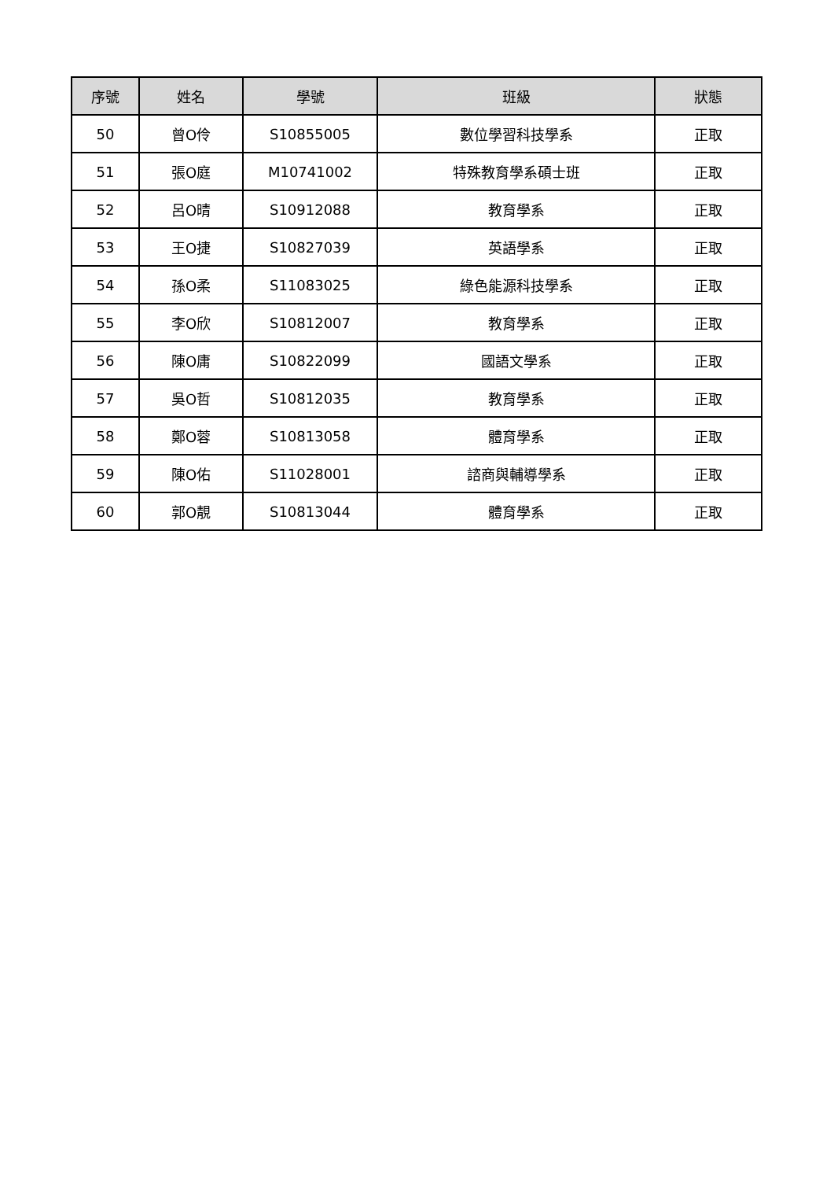| 序號 | 姓名 | 學號 | 班級 | 狀態 |
| --- | --- | --- | --- | --- |
| 50 | 曾O伶 | S10855005 | 數位學習科技學系 | 正取 |
| 51 | 張O庭 | M10741002 | 特殊教育學系碩士班 | 正取 |
| 52 | 呂O晴 | S10912088 | 教育學系 | 正取 |
| 53 | 王O捷 | S10827039 | 英語學系 | 正取 |
| 54 | 孫O柔 | S11083025 | 綠色能源科技學系 | 正取 |
| 55 | 李O欣 | S10812007 | 教育學系 | 正取 |
| 56 | 陳O庸 | S10822099 | 國語文學系 | 正取 |
| 57 | 吳O哲 | S10812035 | 教育學系 | 正取 |
| 58 | 鄭O蓉 | S10813058 | 體育學系 | 正取 |
| 59 | 陳O佑 | S11028001 | 諮商與輔導學系 | 正取 |
| 60 | 郭O靚 | S10813044 | 體育學系 | 正取 |